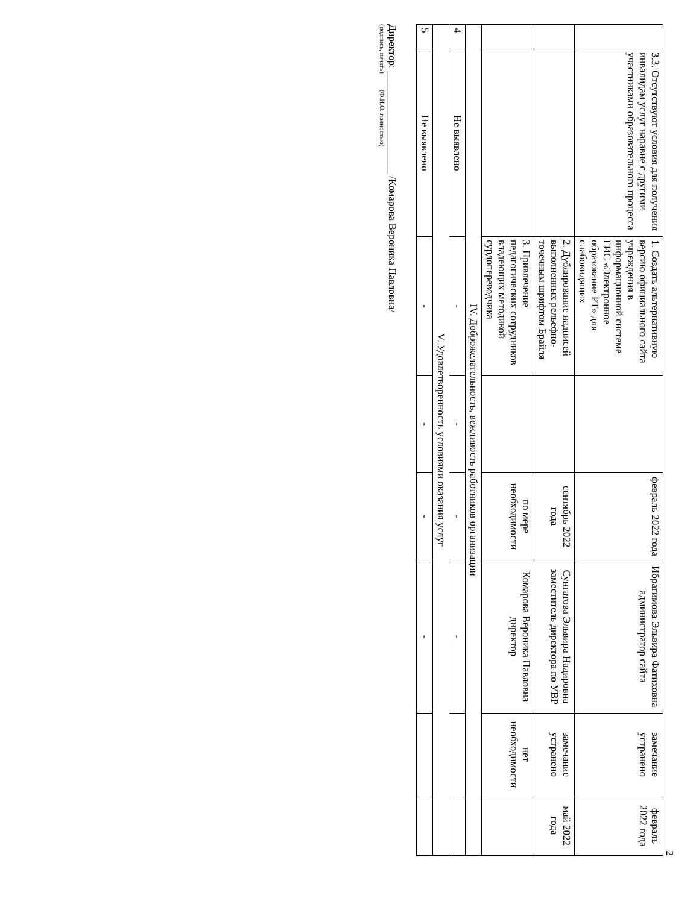2
| | 3.3. Отсутствуют условия для получения инвалидам услуг наравне с другими участниками образовательного процесса | 1. Создать альтернативную версию официального сайта учреждения в информационной системе ГИС «Электронное образование РТ» для слабовидящих | | февраль 2022 года | Ибрагимова Эльвира Фатиховна администратор сайта | замечание устранено | февраль 2022 года |
| | | 2. Дублирование надписей выполненных рельефно-точечным шрифтом Брайля | | сентябрь 2022 года | Сунгатова Эльвира Надировна заместитель директора по УВР | замечание устранено | май 2022 года |
| | | 3. Привлечение педагогических сотрудников владеющих методикой сурдопереводчика | | по мере необходимости | Комарова Вероника Павловна директор | нет необходимости | |
| IV. Доброжелательность, вежливость работников организации | | | | | | | |
| 4 | Не выявлено | - | - | - | - | | |
| V. Удовлетворенность условиями оказания услуг | | | | | | | |
| 5 | Не выявлено | - | - | - | - | | |
Директор: ____________________ /Комарова Вероника Павловна/
(подпись, печать) (Ф.И.О. полностью)